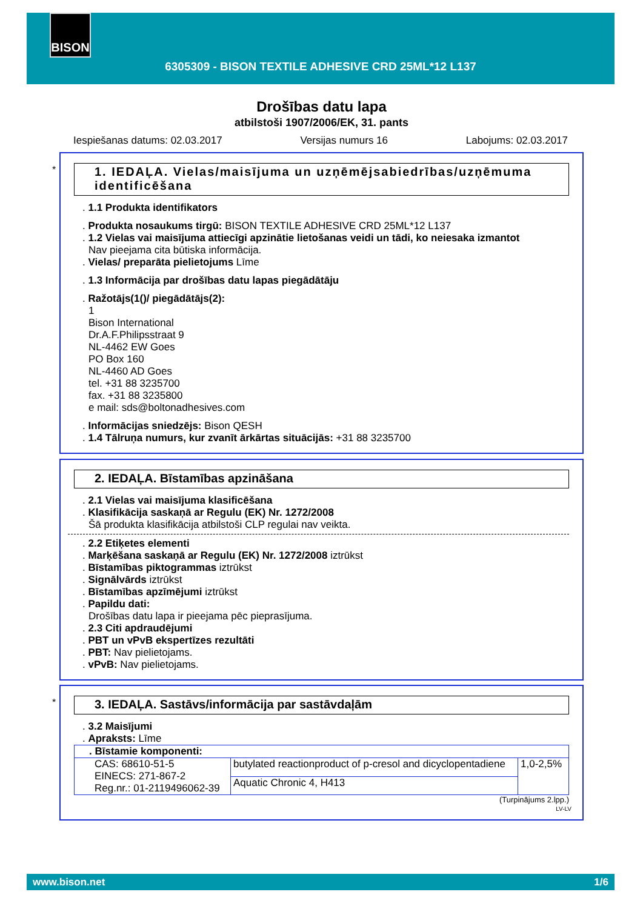BISON
6305309 - BISON TEXTILE ADHESIVE CRD 25ML*12 L137
Drošības datu lapa
atbilstoši 1907/2006/EK, 31. pants
Iespiešanas datums: 02.03.2017 Versijas numurs 16 Labojums: 02.03.2017
*
1. IEDAĻA. Vielas/maisījuma un uzņēmējsabiedrības/uzņēmuma identificēšana
. 1.1 Produkta identifikators
. Produkta nosaukums tirgū: BISON TEXTILE ADHESIVE CRD 25ML*12 L137
. 1.2 Vielas vai maisījuma attiecīgi apzinātie lietošanas veidi un tādi, ko neiesaka izmantot
Nav pieejama cita būtiska informācija.
. Vielas/ preparāta pielietojums Līme
. 1.3 Informācija par drošības datu lapas piegādātāju
. Ražotājs(1()/ piegādātājs(2):
1
Bison International
Dr.A.F.Philipsstraat 9
NL-4462 EW Goes
PO Box 160
NL-4460 AD Goes
tel. +31 88 3235700
fax. +31 88 3235800
e mail: sds@boltonadhesives.com
. Informācijas sniedzējs: Bison QESH
. 1.4 Tālruņa numurs, kur zvanīt ārkārtas situācijās: +31 88 3235700
2. IEDAĻA. Bīstamības apzināšana
. 2.1 Vielas vai maisījuma klasificēšana
. Klasifikācija saskaņā ar Regulu (EK) Nr. 1272/2008
Šā produkta klasifikācija atbilstoši CLP regulai nav veikta.
. 2.2 Etiķetes elementi
. Marķēšana saskaņā ar Regulu (EK) Nr. 1272/2008 iztrūkst
. Bīstamības piktogrammas iztrūkst
. Signālvārds iztrūkst
. Bīstamības apzīmējumi iztrūkst
. Papildu dati:
Drošības datu lapa ir pieejama pēc pieprasījuma.
. 2.3 Citi apdraudējumi
. PBT un vPvB ekspertīzes rezultāti
. PBT: Nav pielietojams.
. vPvB: Nav pielietojams.
*
3. IEDAĻA. Sastāvs/informācija par sastāvdaļām
. 3.2 Maisījumi
. Apraksts: Līme
| . Bīstamie komponenti: | | |
| CAS: 68610-51-5 EINECS: 271-867-2 Reg.nr.: 01-2119496062-39 | butylated reactionproduct of p-cresol and dicyclopentadiene | 1,0-2,5% |
| | Aquatic Chronic 4, H413 | |
(Turpinājums 2.lpp.)
LV-LV
www.bison.net 1/6